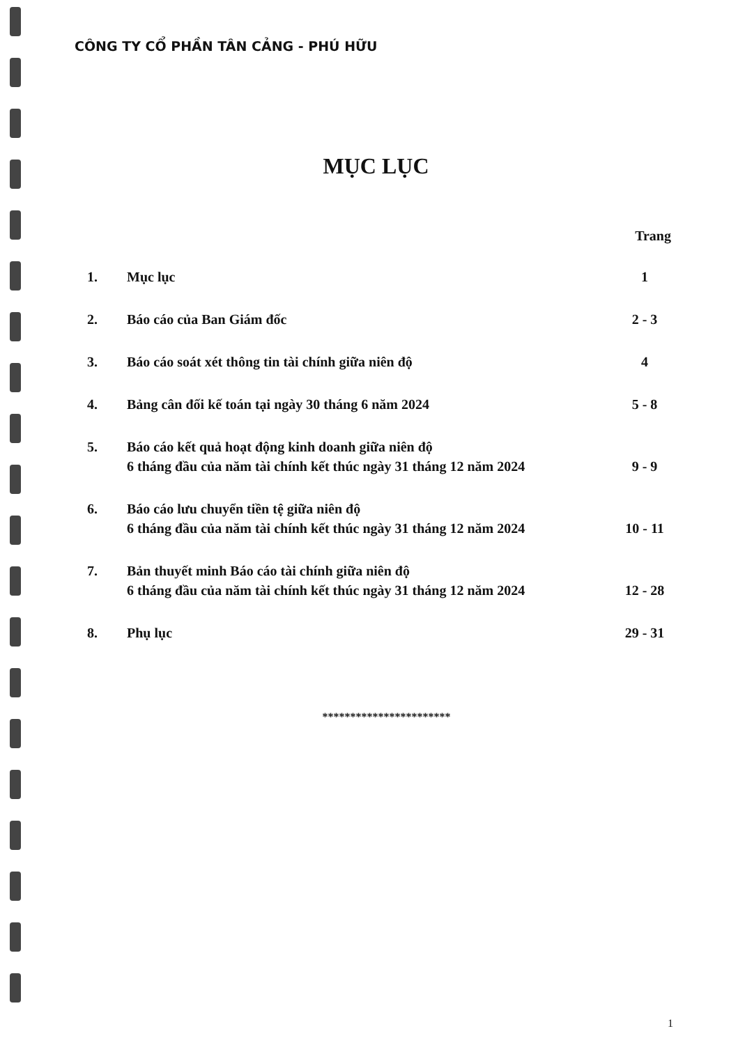CÔNG TY CỔ PHẦN TÂN CẢNG - PHÚ HỮU
MỤC LỤC
| Trang | | |
| --- | --- | --- |
| 1. | Mục lục | 1 |
| 2. | Báo cáo của Ban Giám đốc | 2 - 3 |
| 3. | Báo cáo soát xét thông tin tài chính giữa niên độ | 4 |
| 4. | Bảng cân đối kế toán tại ngày 30 tháng 6 năm 2024 | 5 - 8 |
| 5. | Báo cáo kết quả hoạt động kinh doanh giữa niên độ 6 tháng đầu của năm tài chính kết thúc ngày 31 tháng 12 năm 2024 | 9 - 9 |
| 6. | Báo cáo lưu chuyển tiền tệ giữa niên độ 6 tháng đầu của năm tài chính kết thúc ngày 31 tháng 12 năm 2024 | 10 - 11 |
| 7. | Bản thuyết minh Báo cáo tài chính giữa niên độ 6 tháng đầu của năm tài chính kết thúc ngày 31 tháng 12 năm 2024 | 12 - 28 |
| 8. | Phụ lục | 29 - 31 |
***********************
1